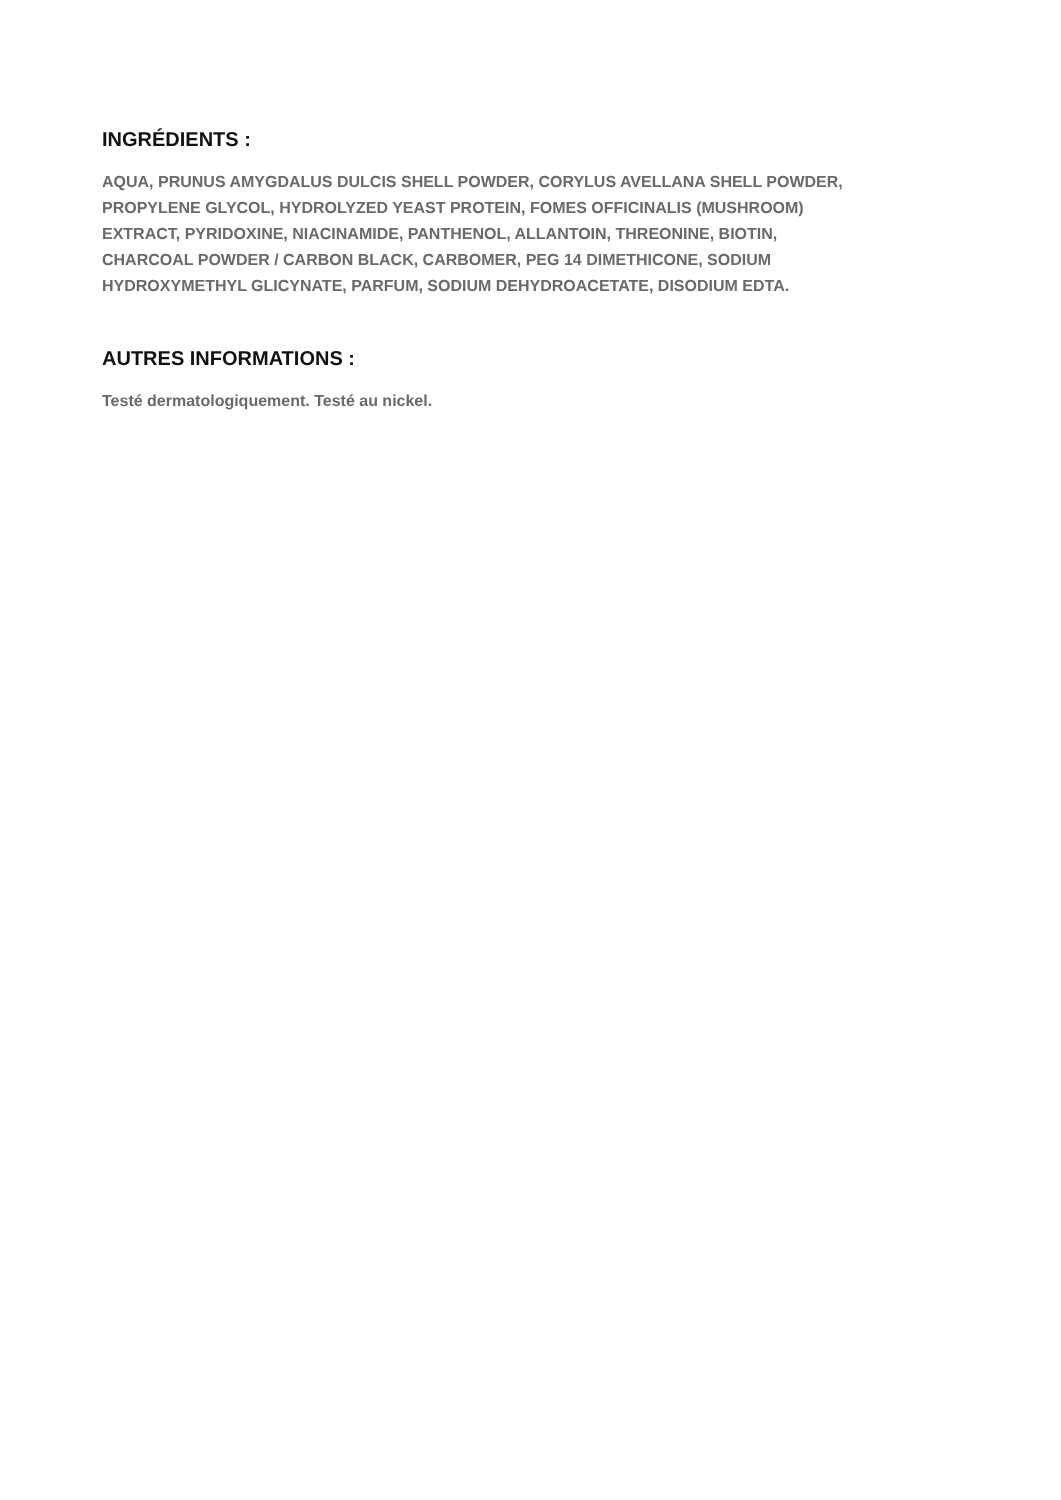INGRÉDIENTS :
AQUA, PRUNUS AMYGDALUS DULCIS SHELL POWDER, CORYLUS AVELLANA SHELL POWDER,
PROPYLENE GLYCOL, HYDROLYZED YEAST PROTEIN, FOMES OFFICINALIS (MUSHROOM)
EXTRACT, PYRIDOXINE, NIACINAMIDE, PANTHENOL, ALLANTOIN, THREONINE, BIOTIN,
CHARCOAL POWDER / CARBON BLACK, CARBOMER, PEG 14 DIMETHICONE, SODIUM
HYDROXYMETHYL GLICYNATE, PARFUM, SODIUM DEHYDROACETATE, DISODIUM EDTA.
AUTRES INFORMATIONS :
Testé dermatologiquement. Testé au nickel.